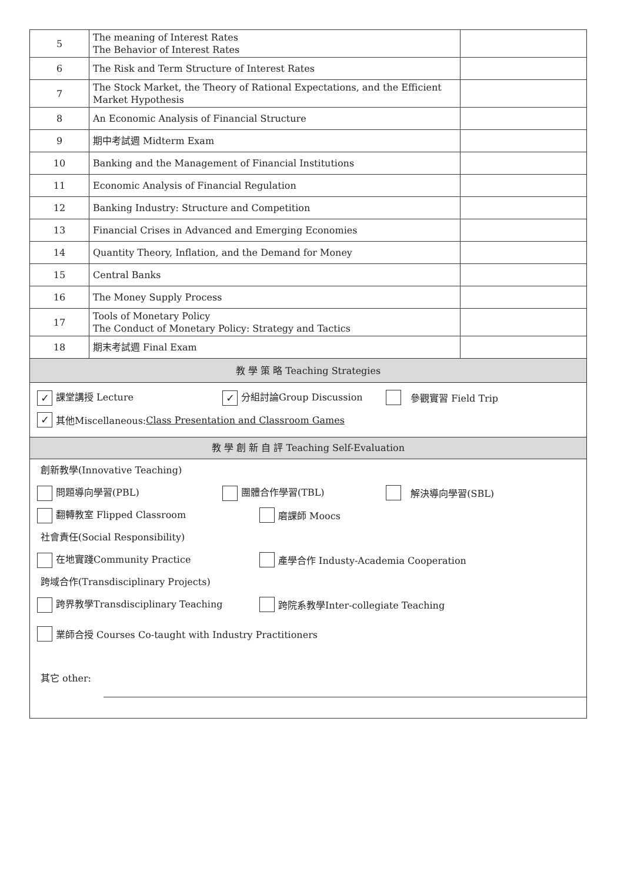| 5 | The meaning of Interest Rates The Behavior of Interest Rates | |
| 6 | The Risk and Term Structure of Interest Rates | |
| 7 | The Stock Market, the Theory of Rational Expectations, and the Efficient Market Hypothesis | |
| 8 | An Economic Analysis of Financial Structure | |
| 9 | 期中考試週 Midterm Exam | |
| 10 | Banking and the Management of Financial Institutions | |
| 11 | Economic Analysis of Financial Regulation | |
| 12 | Banking Industry: Structure and Competition | |
| 13 | Financial Crises in Advanced and Emerging Economies | |
| 14 | Quantity Theory, Inflation, and the Demand for Money | |
| 15 | Central Banks | |
| 16 | The Money Supply Process | |
| 17 | Tools of Monetary Policy The Conduct of Monetary Policy: Strategy and Tactics | |
| 18 | 期末考試週 Final Exam | |
| 教 學 策 略 Teaching Strategies | | |
✓ 課堂講授 Lecture ✓ 分組討論Group Discussion 參觀實習 Field Trip
✓ 其他Miscellaneous: Class Presentation and Classroom Games
教 學 創 新 自 評 Teaching Self-Evaluation
創新教學(Innovative Teaching)
問題導向學習(PBL) 團體合作學習(TBL) 解決導向學習(SBL)
翻轉教室 Flipped Classroom 磨課師 Moocs
社會責任(Social Responsibility)
在地實踐Community Practice 產學合作 Industy-Academia Cooperation
跨域合作(Transdisciplinary Projects)
跨界教學Transdisciplinary Teaching 跨院系教學Inter-collegiate Teaching
業師合授 Courses Co-taught with Industry Practitioners
其它 other: